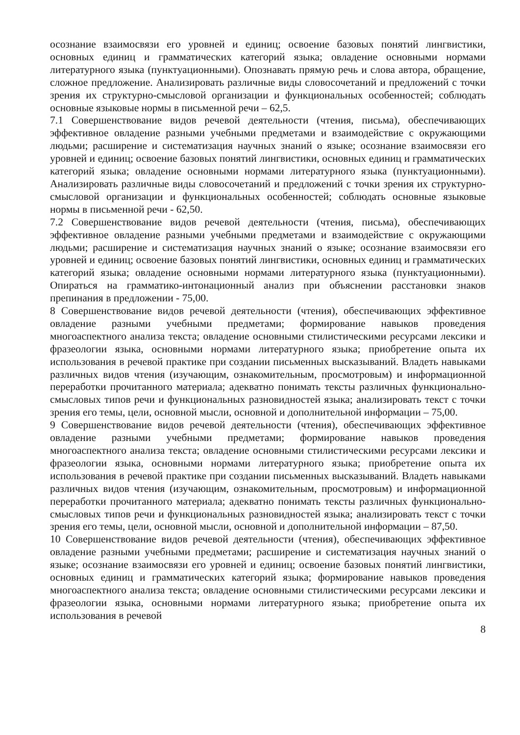осознание взаимосвязи его уровней и единиц; освоение базовых понятий лингвистики, основных единиц и грамматических категорий языка; овладение основными нормами литературного языка (пунктуационными). Опознавать прямую речь и слова автора, обращение, сложное предложение. Анализировать различные виды словосочетаний и предложений с точки зрения их структурно-смысловой организации и функциональных особенностей; соблюдать основные языковые нормы в письменной речи – 62,5.
7.1 Совершенствование видов речевой деятельности (чтения, письма), обеспечивающих эффективное овладение разными учебными предметами и взаимодействие с окружающими людьми; расширение и систематизация научных знаний о языке; осознание взаимосвязи его уровней и единиц; освоение базовых понятий лингвистики, основных единиц и грамматических категорий языка; овладение основными нормами литературного языка (пунктуационными). Анализировать различные виды словосочетаний и предложений с точки зрения их структурно-смысловой организации и функциональных особенностей; соблюдать основные языковые нормы в письменной речи - 62,50.
7.2 Совершенствование видов речевой деятельности (чтения, письма), обеспечивающих эффективное овладение разными учебными предметами и взаимодействие с окружающими людьми; расширение и систематизация научных знаний о языке; осознание взаимосвязи его уровней и единиц; освоение базовых понятий лингвистики, основных единиц и грамматических категорий языка; овладение основными нормами литературного языка (пунктуационными). Опираться на грамматико-интонационный анализ при объяснении расстановки знаков препинания в предложении - 75,00.
8 Совершенствование видов речевой деятельности (чтения), обеспечивающих эффективное овладение разными учебными предметами; формирование навыков проведения многоаспектного анализа текста; овладение основными стилистическими ресурсами лексики и фразеологии языка, основными нормами литературного языка; приобретение опыта их использования в речевой практике при создании письменных высказываний. Владеть навыками различных видов чтения (изучающим, ознакомительным, просмотровым) и информационной переработки прочитанного материала; адекватно понимать тексты различных функционально-смысловых типов речи и функциональных разновидностей языка; анализировать текст с точки зрения его темы, цели, основной мысли, основной и дополнительной информации – 75,00.
9 Совершенствование видов речевой деятельности (чтения), обеспечивающих эффективное овладение разными учебными предметами; формирование навыков проведения многоаспектного анализа текста; овладение основными стилистическими ресурсами лексики и фразеологии языка, основными нормами литературного языка; приобретение опыта их использования в речевой практике при создании письменных высказываний. Владеть навыками различных видов чтения (изучающим, ознакомительным, просмотровым) и информационной переработки прочитанного материала; адекватно понимать тексты различных функционально-смысловых типов речи и функциональных разновидностей языка; анализировать текст с точки зрения его темы, цели, основной мысли, основной и дополнительной информации – 87,50.
10 Совершенствование видов речевой деятельности (чтения), обеспечивающих эффективное овладение разными учебными предметами; расширение и систематизация научных знаний о языке; осознание взаимосвязи его уровней и единиц; освоение базовых понятий лингвистики, основных единиц и грамматических категорий языка; формирование навыков проведения многоаспектного анализа текста; овладение основными стилистическими ресурсами лексики и фразеологии языка, основными нормами литературного языка; приобретение опыта их использования в речевой
8